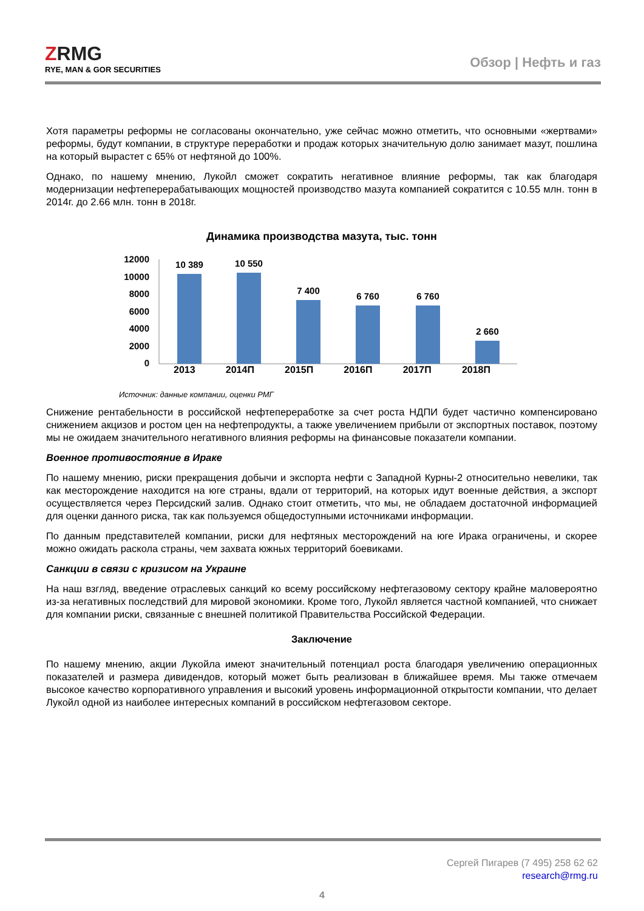ZRMG
RYE, MAN & GOR SECURITIES
Обзор | Нефть и газ
Хотя параметры реформы не согласованы окончательно, уже сейчас можно отметить, что основными «жертвами» реформы, будут компании, в структуре переработки и продаж которых значительную долю занимает мазут, пошлина на который вырастет с 65% от нефтяной до 100%.
Однако, по нашему мнению, Лукойл сможет сократить негативное влияние реформы, так как благодаря модернизации нефтеперерабатывающих мощностей производство мазута компанией сократится с 10.55 млн. тонн в 2014г. до 2.66 млн. тонн в 2018г.
Динамика производства мазута, тыс. тонн
12000
10000
8000
6000
4000
2000
0
10 389
10 550
7 400
6 760
6 760
2 660
2013 2014П 2015П 2016П 2017П 2018П
Источник: данные компании, оценки РМГ
Снижение рентабельности в российской нефтепереработке за счет роста НДПИ будет частично компенсировано снижением акцизов и ростом цен на нефтепродукты, а также увеличением прибыли от экспортных поставок, поэтому мы не ожидаем значительного негативного влияния реформы на финансовые показатели компании.
Военное противостояние в Ираке
По нашему мнению, риски прекращения добычи и экспорта нефти с Западной Курны-2 относительно невелики, так как месторождение находится на юге страны, вдали от территорий, на которых идут военные действия, а экспорт осуществляется через Персидский залив. Однако стоит отметить, что мы, не обладаем достаточной информацией для оценки данного риска, так как пользуемся общедоступными источниками информации.
По данным представителей компании, риски для нефтяных месторождений на юге Ирака ограничены, и скорее можно ожидать раскола страны, чем захвата южных территорий боевиками.
Санкции в связи с кризисом на Украине
На наш взгляд, введение отраслевых санкций ко всему российскому нефтегазовому сектору крайне маловероятно из-за негативных последствий для мировой экономики. Кроме того, Лукойл является частной компанией, что снижает для компании риски, связанные с внешней политикой Правительства Российской Федерации.
Заключение
По нашему мнению, акции Лукойла имеют значительный потенциал роста благодаря увеличению операционных показателей и размера дивидендов, который может быть реализован в ближайшее время. Мы также отмечаем высокое качество корпоративного управления и высокий уровень информационной открытости компании, что делает Лукойл одной из наиболее интересных компаний в российском нефтегазовом секторе.
Сергей Пигарев (7 495) 258 62 62
research@rmg.ru
4